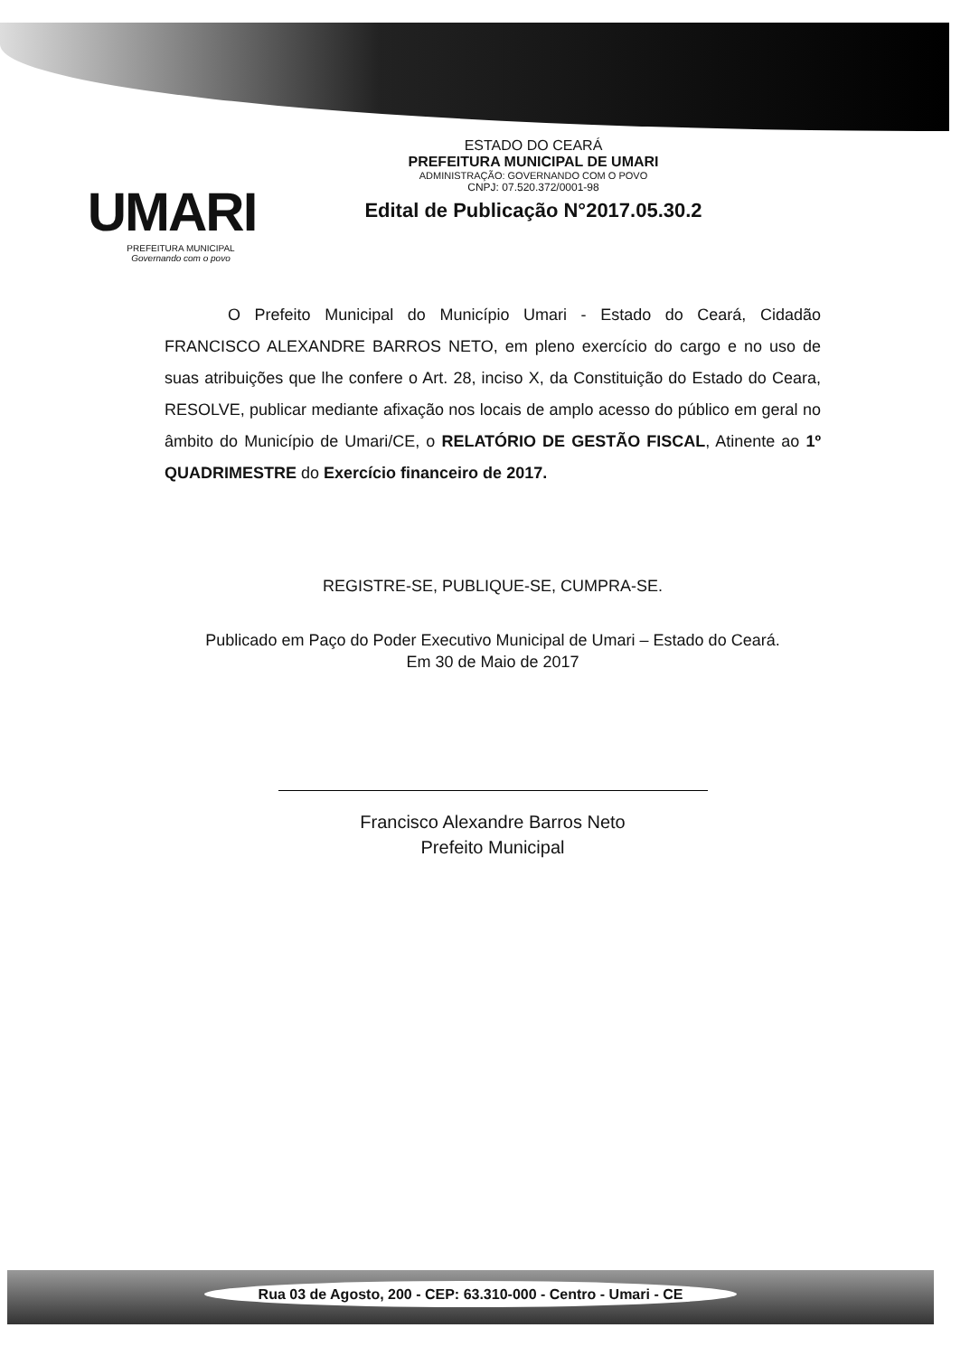UMARI
PREFEITURA MUNICIPAL
Governando com o povo
ESTADO DO CEARÁ
PREFEITURA MUNICIPAL DE UMARI
ADMINISTRAÇÃO: GOVERNANDO COM O POVO
CNPJ: 07.520.372/0001-98
Edital de Publicação N°2017.05.30.2
O Prefeito Municipal do Município Umari - Estado do Ceará, Cidadão FRANCISCO ALEXANDRE BARROS NETO, em pleno exercício do cargo e no uso de suas atribuições que lhe confere o Art. 28, inciso X, da Constituição do Estado do Ceara, RESOLVE, publicar mediante afixação nos locais de amplo acesso do público em geral no âmbito do Município de Umari/CE, o RELATÓRIO DE GESTÃO FISCAL, Atinente ao 1º QUADRIMESTRE do Exercício financeiro de 2017.
REGISTRE-SE, PUBLIQUE-SE, CUMPRA-SE.
Publicado em Paço do Poder Executivo Municipal de Umari – Estado do Ceará.
Em 30 de Maio de 2017
Francisco Alexandre Barros Neto
Prefeito Municipal
Rua 03 de Agosto, 200 - CEP: 63.310-000 - Centro - Umari - CE